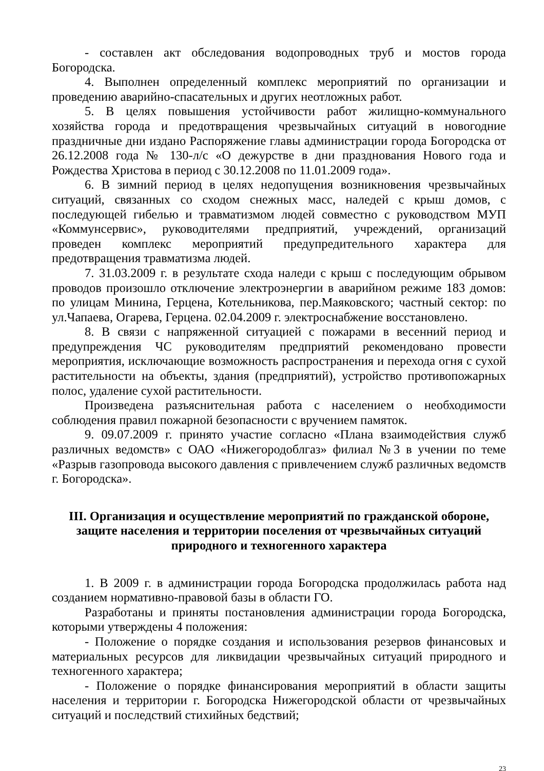- составлен акт обследования водопроводных труб и мостов города Богородска.
4. Выполнен определенный комплекс мероприятий по организации и проведению аварийно-спасательных и других неотложных работ.
5. В целях повышения устойчивости работ жилищно-коммунального хозяйства города и предотвращения чрезвычайных ситуаций в новогодние праздничные дни издано Распоряжение главы администрации города Богородска от 26.12.2008 года № 130-л/с «О дежурстве в дни празднования Нового года и Рождества Христова в период с 30.12.2008 по 11.01.2009 года».
6. В зимний период в целях недопущения возникновения чрезвычайных ситуаций, связанных со сходом снежных масс, наледей с крыш домов, с последующей гибелью и травматизмом людей совместно с руководством МУП «Коммунсервис», руководителями предприятий, учреждений, организаций проведен комплекс мероприятий предупредительного характера для предотвращения травматизма людей.
7. 31.03.2009 г. в результате схода наледи с крыш с последующим обрывом проводов произошло отключение электроэнергии в аварийном режиме 183 домов: по улицам Минина, Герцена, Котельникова, пер.Маяковского; частный сектор: по ул.Чапаева, Огарева, Герцена. 02.04.2009 г. электроснабжение восстановлено.
8. В связи с напряженной ситуацией с пожарами в весенний период и предупреждения ЧС руководителям предприятий рекомендовано провести мероприятия, исключающие возможность распространения и перехода огня с сухой растительности на объекты, здания (предприятий), устройство противопожарных полос, удаление сухой растительности.
Произведена разъяснительная работа с населением о необходимости соблюдения правил пожарной безопасности с вручением памяток.
9. 09.07.2009 г. принято участие согласно «Плана взаимодействия служб различных ведомств» с ОАО «Нижегородоблгаз» филиал №3 в учении по теме «Разрыв газопровода высокого давления с привлечением служб различных ведомств г. Богородска».
III. Организация и осуществление мероприятий по гражданской обороне, защите населения и территории поселения от чрезвычайных ситуаций природного и техногенного характера
1. В 2009 г. в администрации города Богородска продолжилась работа над созданием нормативно-правовой базы в области ГО.
Разработаны и приняты постановления администрации города Богородска, которыми утверждены 4 положения:
- Положение о порядке создания и использования резервов финансовых и материальных ресурсов для ликвидации чрезвычайных ситуаций природного и техногенного характера;
- Положение о порядке финансирования мероприятий в области защиты населения и территории г. Богородска Нижегородской области от чрезвычайных ситуаций и последствий стихийных бедствий;
23